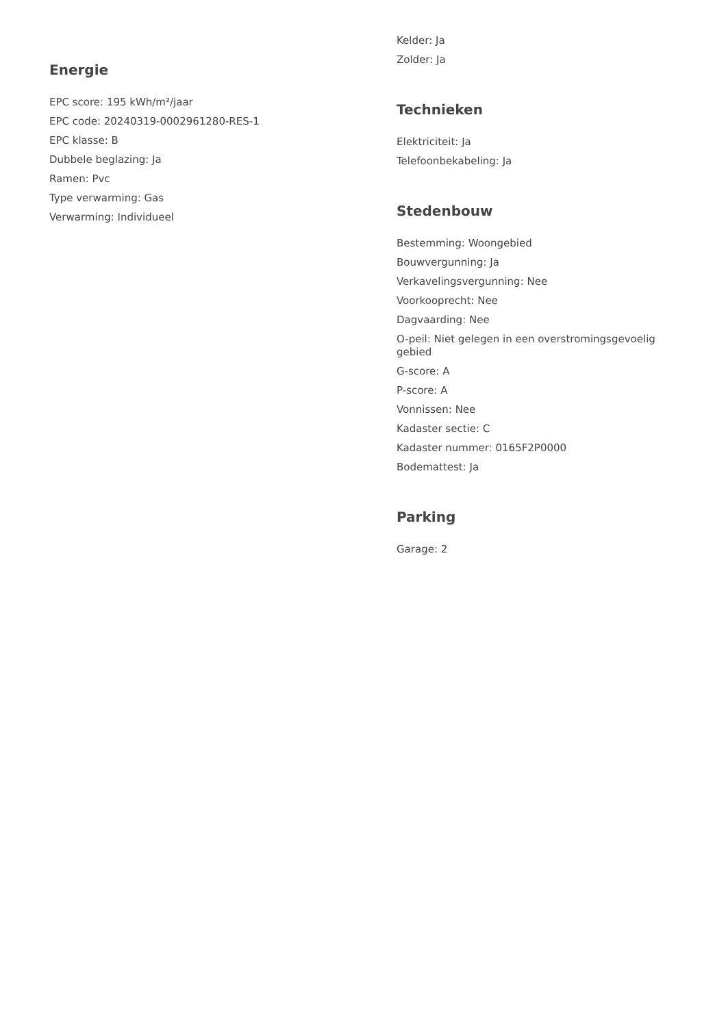Energie
EPC score: 195 kWh/m²/jaar
EPC code: 20240319-0002961280-RES-1
EPC klasse: B
Dubbele beglazing: Ja
Ramen: Pvc
Type verwarming: Gas
Verwarming: Individueel
Kelder: Ja
Zolder: Ja
Technieken
Elektriciteit: Ja
Telefoonbekabeling: Ja
Stedenbouw
Bestemming: Woongebied
Bouwvergunning: Ja
Verkavelingsvergunning: Nee
Voorkooprecht: Nee
Dagvaarding: Nee
O-peil: Niet gelegen in een overstromingsgevoelig gebied
G-score: A
P-score: A
Vonnissen: Nee
Kadaster sectie: C
Kadaster nummer: 0165F2P0000
Bodemattest: Ja
Parking
Garage: 2